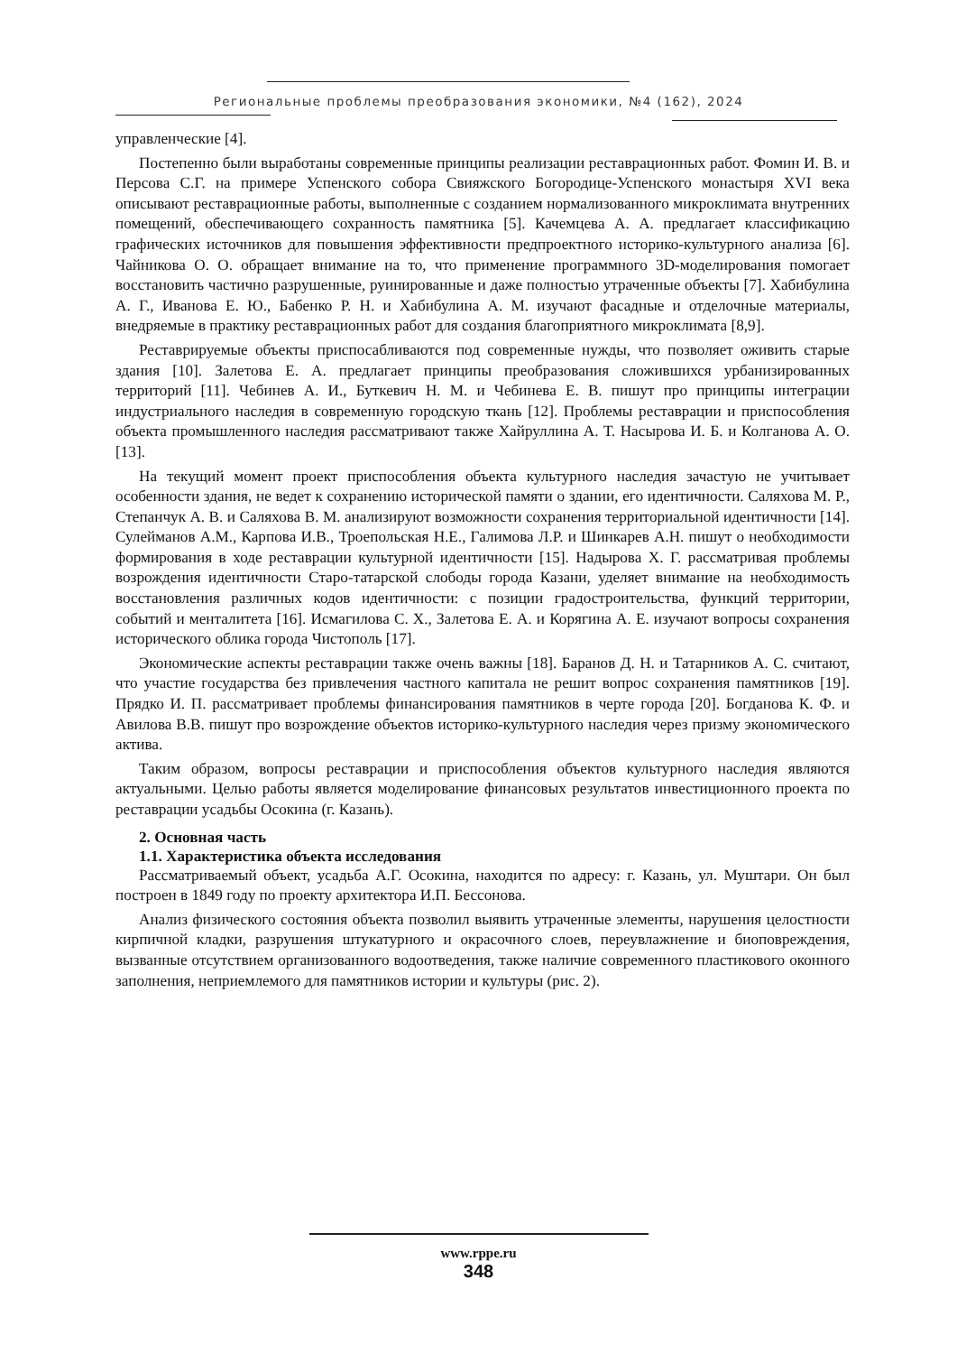Региональные проблемы преобразования экономики, №4 (162), 2024
управленческие [4].
Постепенно были выработаны современные принципы реализации реставрационных работ. Фомин И. В. и Персова С.Г. на примере Успенского собора Свияжского Богородице-Успенского монастыря XVI века описывают реставрационные работы, выполненные с созданием нормализованного микроклимата внутренних помещений, обеспечивающего сохранность памятника [5]. Качемцева А. А. предлагает классификацию графических источников для повышения эффективности предпроектного историко-культурного анализа [6]. Чайникова О. О. обращает внимание на то, что применение программного 3D-моделирования помогает восстановить частично разрушенные, руинированные и даже полностью утраченные объекты [7]. Хабибулина А. Г., Иванова Е. Ю., Бабенко Р. Н. и Хабибулина А. М. изучают фасадные и отделочные материалы, внедряемые в практику реставрационных работ для создания благоприятного микроклимата [8,9].
Реставрируемые объекты приспосабливаются под современные нужды, что позволяет оживить старые здания [10]. Залетова Е. А. предлагает принципы преобразования сложившихся урбанизированных территорий [11]. Чебинев А. И., Буткевич Н. М. и Чебинева Е. В. пишут про принципы интеграции индустриального наследия в современную городскую ткань [12]. Проблемы реставрации и приспособления объекта промышленного наследия рассматривают также Хайруллина А. Т. Насырова И. Б. и Колганова А. О. [13].
На текущий момент проект приспособления объекта культурного наследия зачастую не учитывает особенности здания, не ведет к сохранению исторической памяти о здании, его идентичности. Саляхова М. Р., Степанчук А. В. и Саляхова В. М. анализируют возможности сохранения территориальной идентичности [14]. Сулейманов А.М., Карпова И.В., Троепольская Н.Е., Галимова Л.Р. и Шинкарев А.Н. пишут о необходимости формирования в ходе реставрации культурной идентичности [15]. Надырова Х. Г. рассматривая проблемы возрождения идентичности Старо-татарской слободы города Казани, уделяет внимание на необходимость восстановления различных кодов идентичности: с позиции градостроительства, функций территории, событий и менталитета [16]. Исмагилова С. Х., Залетова Е. А. и Корягина А. Е. изучают вопросы сохранения исторического облика города Чистополь [17].
Экономические аспекты реставрации также очень важны [18]. Баранов Д. Н. и Татарников А. С. считают, что участие государства без привлечения частного капитала не решит вопрос сохранения памятников [19]. Прядко И. П. рассматривает проблемы финансирования памятников в черте города [20]. Богданова К. Ф. и Авилова В.В. пишут про возрождение объектов историко-культурного наследия через призму экономического актива.
Таким образом, вопросы реставрации и приспособления объектов культурного наследия являются актуальными. Целью работы является моделирование финансовых результатов инвестиционного проекта по реставрации усадьбы Осокина (г. Казань).
2. Основная часть
1.1. Характеристика объекта исследования
Рассматриваемый объект, усадьба А.Г. Осокина, находится по адресу: г. Казань, ул. Муштари. Он был построен в 1849 году по проекту архитектора И.П. Бессонова.
Анализ физического состояния объекта позволил выявить утраченные элементы, нарушения целостности кирпичной кладки, разрушения штукатурного и окрасочного слоев, переувлажнение и биоповреждения, вызванные отсутствием организованного водоотведения, также наличие современного пластикового оконного заполнения, неприемлемого для памятников истории и культуры (рис. 2).
www.rppe.ru
348